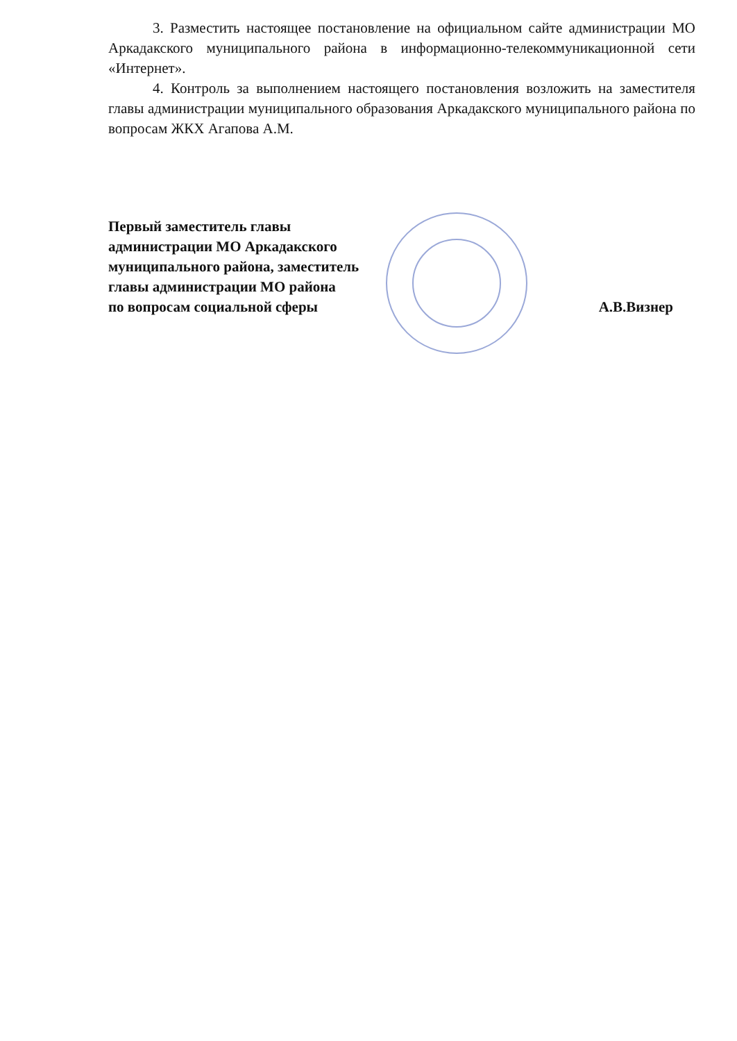3. Разместить настоящее постановление на официальном сайте администрации МО Аркадакского муниципального района в информационно-телекоммуникационной сети «Интернет».
4. Контроль за выполнением настоящего постановления возложить на заместителя главы администрации муниципального образования Аркадакского муниципального района по вопросам ЖКХ Агапова А.М.
Первый заместитель главы
администрации МО Аркадакского
муниципального района, заместитель
главы администрации МО района
по вопросам социальной сферы
А.В.Визнер